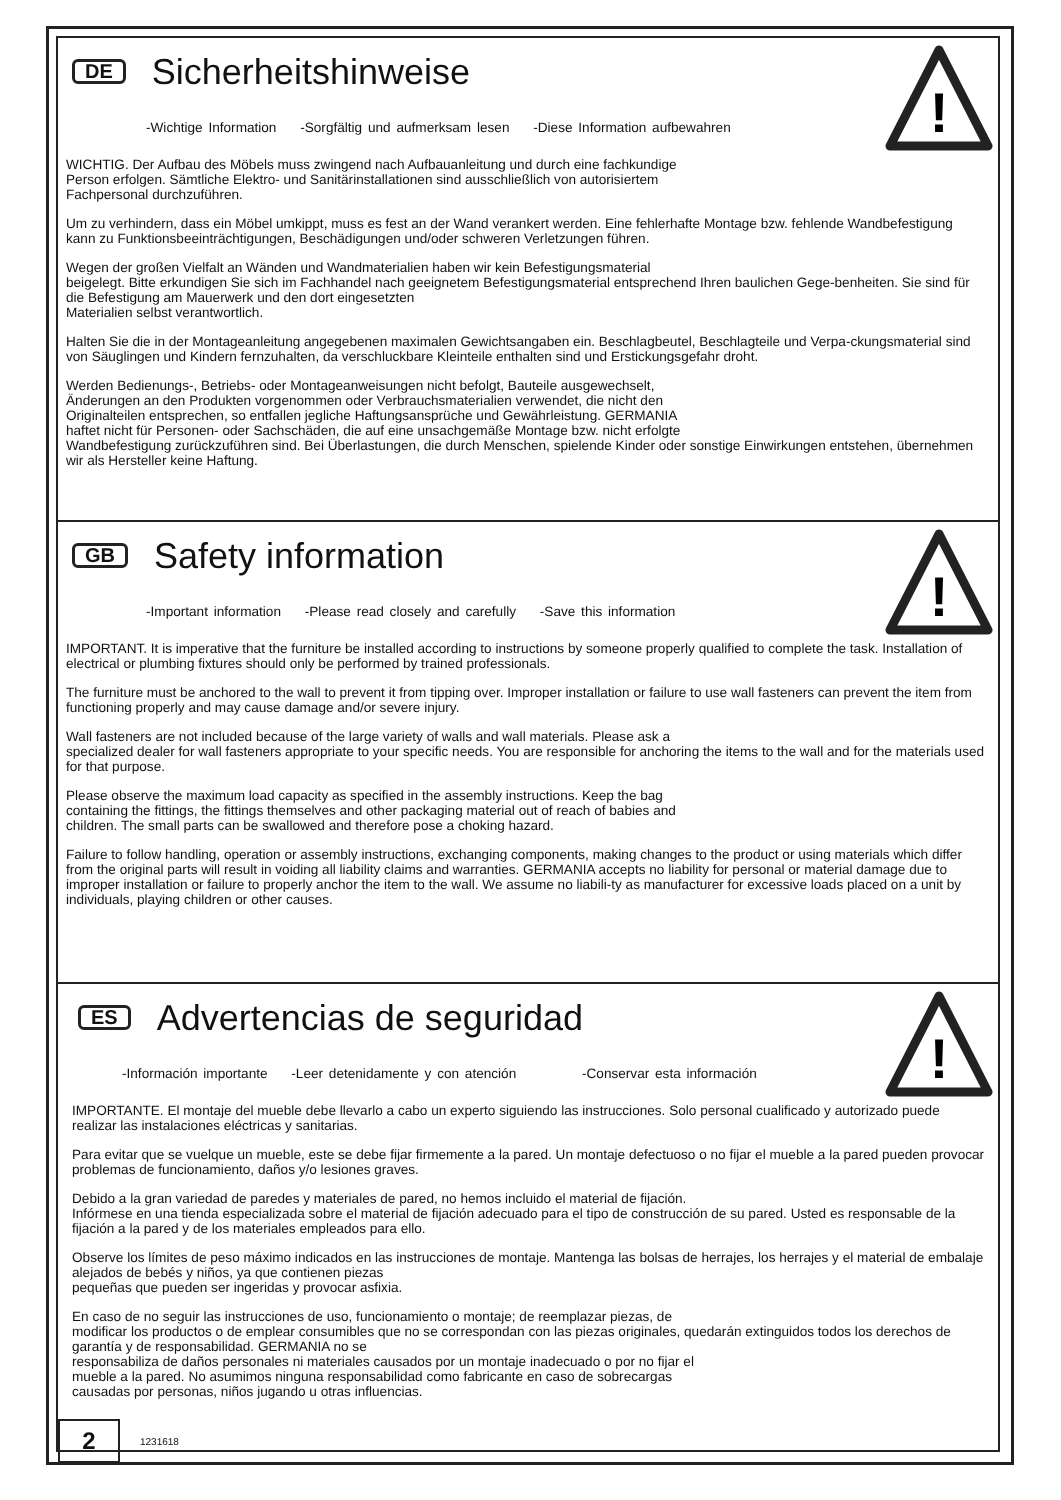!
DE
Sicherheitshinweise
-Wichtige Information -Sorgfältig und aufmerksam lesen -Diese Information aufbewahren
WICHTIG. Der Aufbau des Möbels muss zwingend nach Aufbauanleitung und durch eine fachkundige
Person erfolgen. Sämtliche Elektro- und Sanitärinstallationen sind ausschließlich von autorisiertem
Fachpersonal durchzuführen.
Um zu verhindern, dass ein Möbel umkippt, muss es fest an der Wand verankert werden. Eine fehlerhafte Montage bzw. fehlende Wandbefestigung kann zu Funktionsbeeinträchtigungen, Beschädigungen und/oder schweren Verletzungen führen.
Wegen der großen Vielfalt an Wänden und Wandmaterialien haben wir kein Befestigungsmaterial
beigelegt. Bitte erkundigen Sie sich im Fachhandel nach geeignetem Befestigungsmaterial entsprechend Ihren baulichen Gege-benheiten. Sie sind für die Befestigung am Mauerwerk und den dort eingesetzten
Materialien selbst verantwortlich.
Halten Sie die in der Montageanleitung angegebenen maximalen Gewichtsangaben ein. Beschlagbeutel, Beschlagteile und Verpa-ckungsmaterial sind von Säuglingen und Kindern fernzuhalten, da verschluckbare Kleinteile enthalten sind und Erstickungsgefahr droht.
Werden Bedienungs-, Betriebs- oder Montageanweisungen nicht befolgt, Bauteile ausgewechselt,
Änderungen an den Produkten vorgenommen oder Verbrauchsmaterialien verwendet, die nicht den
Originalteilen entsprechen, so entfallen jegliche Haftungsansprüche und Gewährleistung. GERMANIA
haftet nicht für Personen- oder Sachschäden, die auf eine unsachgemäße Montage bzw. nicht erfolgte
Wandbefestigung zurückzuführen sind. Bei Überlastungen, die durch Menschen, spielende Kinder oder sonstige Einwirkungen entstehen, übernehmen wir als Hersteller keine Haftung.
!
GB
Safety information
-Important information -Please read closely and carefully -Save this information
IMPORTANT. It is imperative that the furniture be installed according to instructions by someone properly qualified to complete the task. Installation of electrical or plumbing fixtures should only be performed by trained professionals.
The furniture must be anchored to the wall to prevent it from tipping over. Improper installation or failure to use wall fasteners can prevent the item from functioning properly and may cause damage and/or severe injury.
Wall fasteners are not included because of the large variety of walls and wall materials. Please ask a
specialized dealer for wall fasteners appropriate to your specific needs. You are responsible for anchoring the items to the wall and for the materials used for that purpose.
Please observe the maximum load capacity as specified in the assembly instructions. Keep the bag
containing the fittings, the fittings themselves and other packaging material out of reach of babies and
children. The small parts can be swallowed and therefore pose a choking hazard.
Failure to follow handling, operation or assembly instructions, exchanging components, making changes to the product or using materials which differ from the original parts will result in voiding all liability claims and warranties. GERMANIA accepts no liability for personal or material damage due to improper installation or failure to properly anchor the item to the wall. We assume no liabili-ty as manufacturer for excessive loads placed on a unit by individuals, playing children or other causes.
!
ES
Advertencias de seguridad
-Información importante -Leer detenidamente y con atención -Conservar esta información
IMPORTANTE. El montaje del mueble debe llevarlo a cabo un experto siguiendo las instrucciones. Solo personal cualificado y autorizado puede realizar las instalaciones eléctricas y sanitarias.
Para evitar que se vuelque un mueble, este se debe fijar firmemente a la pared. Un montaje defectuoso o no fijar el mueble a la pared pueden provocar problemas de funcionamiento, daños y/o lesiones graves.
Debido a la gran variedad de paredes y materiales de pared, no hemos incluido el material de fijación.
Infórmese en una tienda especializada sobre el material de fijación adecuado para el tipo de construcción de su pared. Usted es responsable de la fijación a la pared y de los materiales empleados para ello.
Observe los límites de peso máximo indicados en las instrucciones de montaje. Mantenga las bolsas de herrajes, los herrajes y el material de embalaje alejados de bebés y niños, ya que contienen piezas
pequeñas que pueden ser ingeridas y provocar asfixia.
En caso de no seguir las instrucciones de uso, funcionamiento o montaje; de reemplazar piezas, de
modificar los productos o de emplear consumibles que no se correspondan con las piezas originales, quedarán extinguidos todos los derechos de garantía y de responsabilidad. GERMANIA no se
responsabiliza de daños personales ni materiales causados por un montaje inadecuado o por no fijar el
mueble a la pared. No asumimos ninguna responsabilidad como fabricante en caso de sobrecargas
causadas por personas, niños jugando u otras influencias.
2
1231618